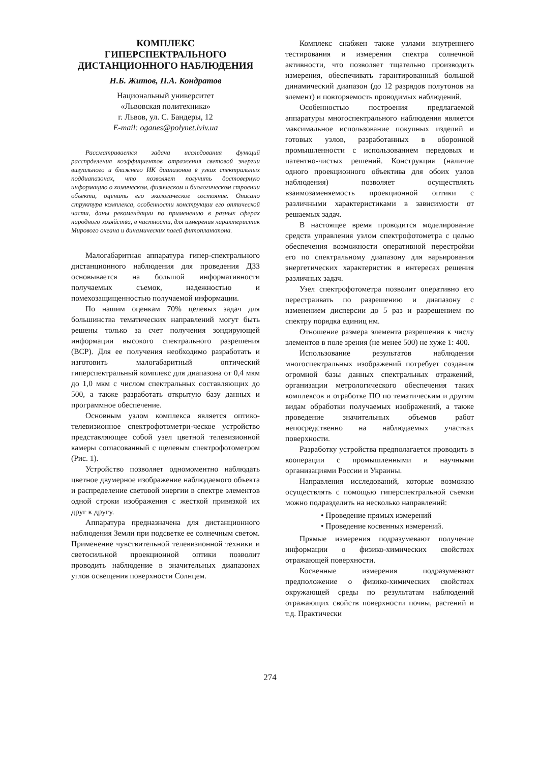КОМПЛЕКС
ГИПЕРСПЕКТРАЛЬНОГО
ДИСТАНЦИОННОГО НАБЛЮДЕНИЯ
Н.Б. Житов, П.А. Кондратов
Национальный университет
«Львовская политехника»
г. Львов, ул. С. Бандеры, 12
E-mail: oganes@polynet.lviv.ua
Рассматривается задача исследования функций расспрделения коэффициентов отражения световой энергии визуального и ближнего ИК диапазонов в узких спектральных поддиапазонах, что позволяет получить достоверную информацию о химическом, физическом и биологическом строении объекта, оценить его экологическое состояние. Описано структура комплекса, особенности конструкции его оптической части, даны рекомендации по применению в разных сферах народного хозяйства, в частности, для измерения характеристик Мирового океана и динамических полей фитопланктона.
Малогабаритная аппаратура гипер-спектрального дистанционного наблюдения для проведения ДЗЗ основывается на большой информативности получаемых съемок, надежностью и помехозащищенностью получаемой информации.
По нашим оценкам 70% целевых задач для большинства тематических направлений могут быть решены только за счет получения зондирующей информации высокого спектрального разрешения (ВСР). Для ее получения необходимо разработать и изготовить малогабаритный оптический гиперспектральный комплекс для диапазона от 0,4 мкм до 1,0 мкм с числом спектральных составляющих до 500, а также разработать открытую базу данных и программное обеспечение.
Основным узлом комплекса является оптико-телевизионное спектрофотометри-ческое устройство представляющее собой узел цветной телевизионной камеры согласованный с щелевым спектрофотометром (Рис. 1).
Устройство позволяет одномоментно наблюдать цветное двумерное изображение наблюдаемого объекта и распределение световой энергии в спектре элементов одной строки изображения с жесткой привязкой их друг к другу.
Аппаратура предназначена для дистанционного наблюдения Земли при подсветке ее солнечным светом. Применение чувствительной телевизионной техники и светосильной проекционной оптики позволит проводить наблюдение в значительных диапазонах углов освещения поверхности Солнцем.
Комплекс снабжен также узлами внутреннего тестирования и измерения спектра солнечной активности, что позволяет тщательно производить измерения, обеспечивать гарантированный большой динамический диапазон (до 12 разрядов полутонов на элемент) и повторяемость проводимых наблюдений.
Особенностью построения предлагаемой аппаратуры многоспектрального наблюдения является максимальное использование покупных изделий и готовых узлов, разработанных в оборонной промышленности с использованием передовых и патентно-чистых решений. Конструкция (наличие одного проекционного объектива для обоих узлов наблюдения) позволяет осуществлять взаимозаменяемость проекционной оптики с различными характеристиками в зависимости от решаемых задач.
В настоящее время проводится моделирование средств управления узлом спектрофотометра с целью обеспечения возможности оперативной перестройки его по спектральному диапазону для варьирования энергетических характеристик в интересах решения различных задач.
Узел спектрофотометра позволит оперативно его перестраивать по разрешению и диапазону с изменением дисперсии до 5 раз и разрешением по спектру порядка единиц нм.
Отношение размера элемента разрешения к числу элементов в поле зрения (не менее 500) не хуже 1: 400.
Использование результатов наблюдения многоспектральных изображений потребует создания огромной базы данных спектральных отражений, организации метрологического обеспечения таких комплексов и отработке ПО по тематическим и другим видам обработки получаемых изображений, а также проведение значительных объемов работ непосредственно на наблюдаемых участках поверхности.
Разработку устройства предполагается проводить в кооперации с промышленными и научными организациями России и Украины.
Направления исследований, которые возможно осуществлять с помощью гиперспектральной съемки можно подразделить на несколько направлений:
• Проведение прямых измерений
• Проведение косвенных измерений.
Прямые измерения подразумевают получение информации о физико-химических свойствах отражающей поверхности.
Косвенные измерения подразумевают предположение о физико-химических свойствах окружающей среды по результатам наблюдений отражающих свойств поверхности почвы, растений и т.д. Практически
274